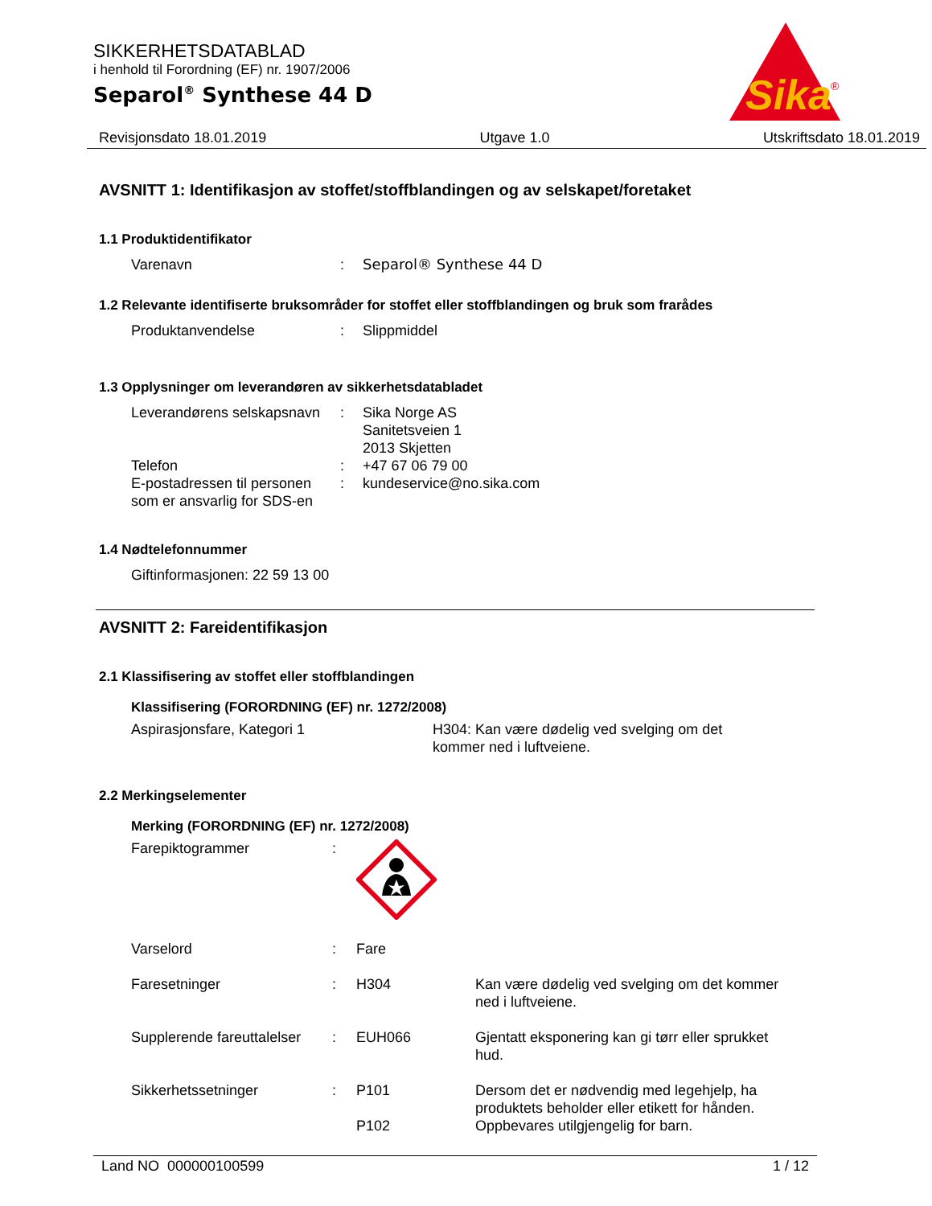Sika
®
SIKKERHETSDATABLAD
i henhold til Forordning (EF) nr. 1907/2006
Separol<sup>®</sup> Synthese 44 D
Revisjonsdato 18.01.2019 Utgave 1.0 Utskriftsdato 18.01.2019
AVSNITT 1: Identifikasjon av stoffet/stoffblandingen og av selskapet/foretaket
1.1 Produktidentifikator
Varenavn : Separol® Synthese 44 D
1.2 Relevante identifiserte bruksområder for stoffet eller stoffblandingen og bruk som frarådes
Produktanvendelse : Slippmiddel
1.3 Opplysninger om leverandøren av sikkerhetsdatabladet
Leverandørens selskapsnavn
: Sika Norge AS
Sanitetsveien 1
2013 Skjetten
Telefon : +47 67 06 79 00
E-postadressen til personen som er ansvarlig for SDS-en
: kundeservice@no.sika.com
1.4 Nødtelefonnummer
Giftinformasjonen: 22 59 13 00
AVSNITT 2: Fareidentifikasjon
2.1 Klassifisering av stoffet eller stoffblandingen
Klassifisering (FORORDNING (EF) nr. 1272/2008)
Aspirasjonsfare, Kategori 1 H304: Kan være dødelig ved svelging om det kommer ned i luftveiene.
2.2 Merkingselementer
Merking (FORORDNING (EF) nr. 1272/2008)
Farepiktogrammer :
Varselord : Fare
Faresetninger : H304 Kan være dødelig ved svelging om det kommer ned i luftveiene.
Supplerende fareuttalelser
: EUH066 Gjentatt eksponering kan gi tørr eller sprukket hud.
Sikkerhetssetninger : P101 Dersom det er nødvendig med legehjelp, ha produktets beholder eller etikett for hånden.
P102 Oppbevares utilgjengelig for barn.
Land NO 000000100599 1 / 12